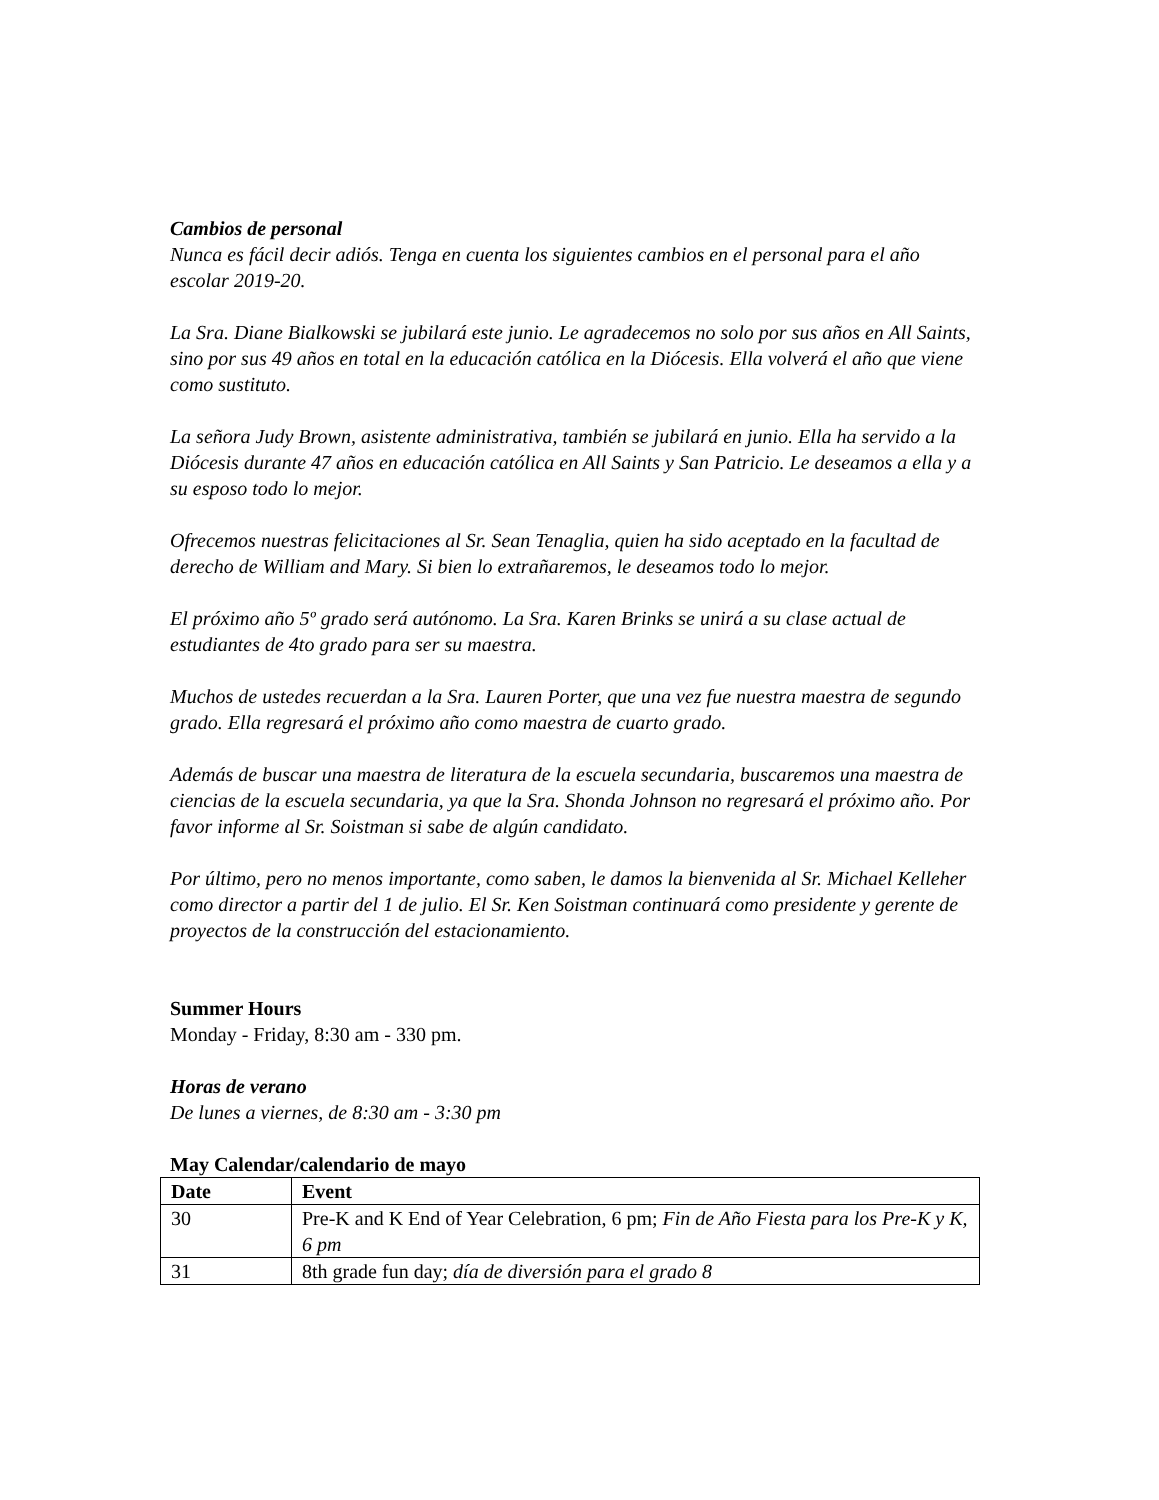Cambios de personal
Nunca es fácil decir adiós. Tenga en cuenta los siguientes cambios en el personal para el año escolar 2019-20.
La Sra. Diane Bialkowski se jubilará este junio. Le agradecemos no solo por sus años en All Saints, sino por sus 49 años en total en la educación católica en la Diócesis. Ella volverá el año que viene como sustituto.
La señora Judy Brown, asistente administrativa, también se jubilará en junio. Ella ha servido a la Diócesis durante 47 años en educación católica en All Saints y San Patricio. Le deseamos a ella y a su esposo todo lo mejor.
Ofrecemos nuestras felicitaciones al Sr. Sean Tenaglia, quien ha sido aceptado en la facultad de derecho de William and Mary. Si bien lo extrañaremos, le deseamos todo lo mejor.
El próximo año 5º grado será autónomo. La Sra. Karen Brinks se unirá a su clase actual de estudiantes de 4to grado para ser su maestra.
Muchos de ustedes recuerdan a la Sra. Lauren Porter, que una vez fue nuestra maestra de segundo grado. Ella regresará el próximo año como maestra de cuarto grado.
Además de buscar una maestra de literatura de la escuela secundaria, buscaremos una maestra de ciencias de la escuela secundaria, ya que la Sra. Shonda Johnson no regresará el próximo año. Por favor informe al Sr. Soistman si sabe de algún candidato.
Por último, pero no menos importante, como saben, le damos la bienvenida al Sr. Michael Kelleher como director a partir del 1 de julio. El Sr. Ken Soistman continuará como presidente y gerente de proyectos de la construcción del estacionamiento.
Summer Hours
Monday - Friday, 8:30 am - 330 pm.
Horas de verano
De lunes a viernes, de 8:30 am - 3:30 pm
May Calendar/calendario de mayo
| Date | Event |
| --- | --- |
| 30 | Pre-K and K End of Year Celebration, 6 pm; Fin de Año Fiesta para los Pre-K y K, 6 pm |
| 31 | 8th grade fun day; día de diversión para el grado 8 |